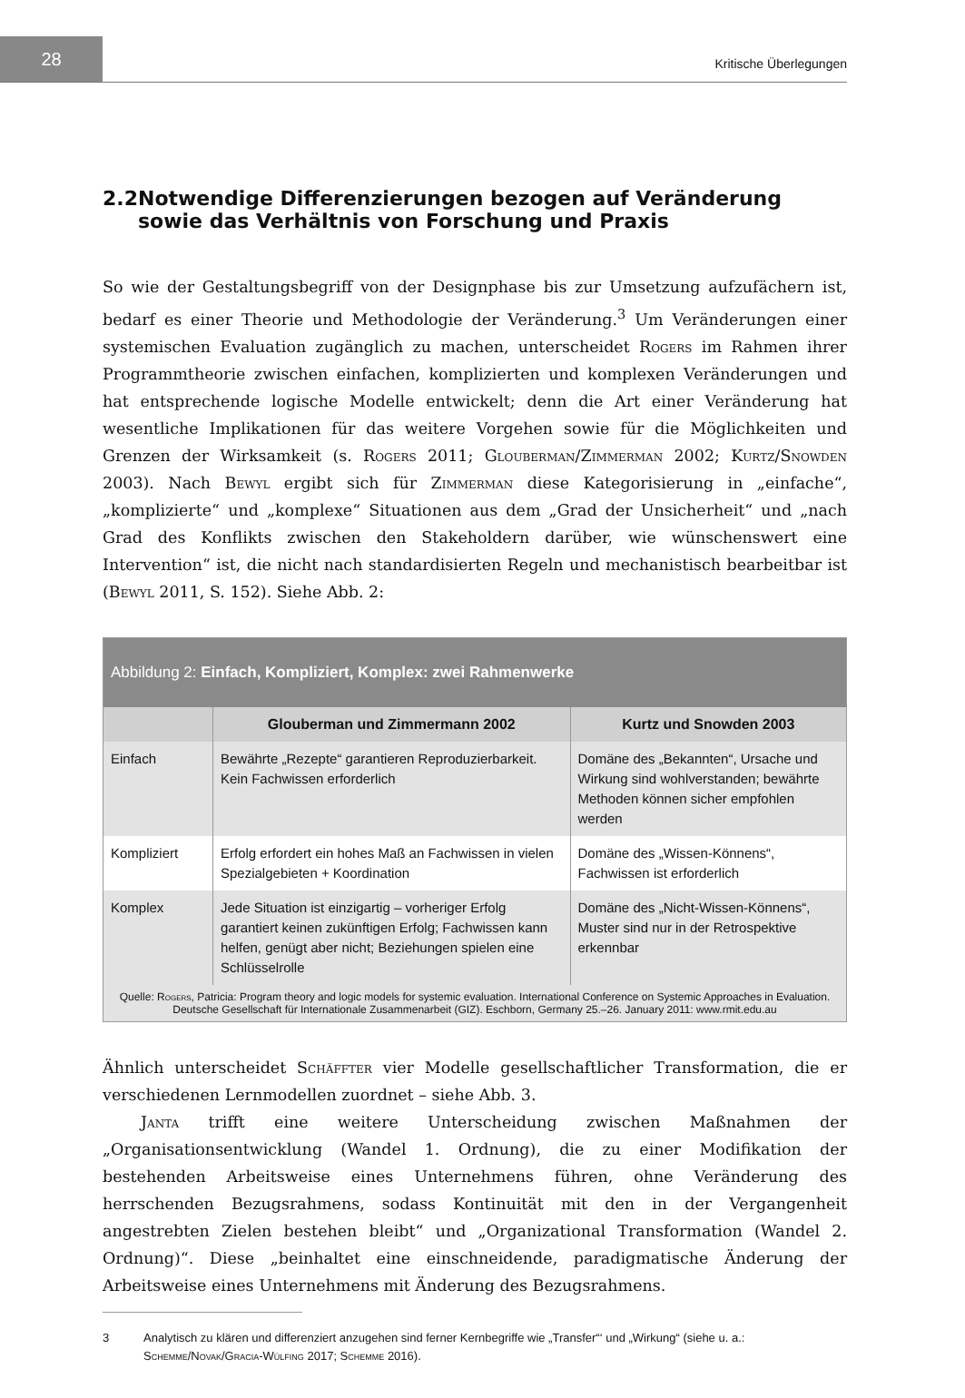28
Kritische Überlegungen
2.2 Notwendige Differenzierungen bezogen auf Veränderung sowie das Verhältnis von Forschung und Praxis
So wie der Gestaltungsbegriff von der Designphase bis zur Umsetzung aufzufächern ist, bedarf es einer Theorie und Methodologie der Veränderung.<sup>3</sup> Um Veränderungen einer systemischen Evaluation zugänglich zu machen, unterscheidet Rogers im Rahmen ihrer Programmtheorie zwischen einfachen, komplizierten und komplexen Veränderungen und hat entsprechende logische Modelle entwickelt; denn die Art einer Veränderung hat wesentliche Implikationen für das weitere Vorgehen sowie für die Möglichkeiten und Grenzen der Wirksamkeit (s. Rogers 2011; Glouberman/Zimmerman 2002; Kurtz/Snowden 2003). Nach Bewyl ergibt sich für Zimmerman diese Kategorisierung in „einfache“, „komplizierte“ und „komplexe“ Situationen aus dem „Grad der Unsicherheit“ und „nach Grad des Konflikts zwischen den Stakeholdern darüber, wie wünschenswert eine Intervention“ ist, die nicht nach standardisierten Regeln und mechanistisch bearbeitbar ist (Bewyl 2011, S. 152). Siehe Abb. 2:
Abbildung 2: Einfach, Kompliziert, Komplex: zwei Rahmenwerke
| | Glouberman und Zimmermann 2002 | Kurtz und Snowden 2003 |
| --- | --- | --- |
| Einfach | Bewährte „Rezepte“ garantieren Reproduzierbarkeit. Kein Fachwissen erforderlich | Domäne des „Bekannten“, Ursache und Wirkung sind wohlverstanden; bewährte Methoden können sicher empfohlen werden |
| Kompliziert | Erfolg erfordert ein hohes Maß an Fachwissen in vielen Spezialgebieten + Koordination | Domäne des „Wissen-Könnens“, Fachwissen ist erforderlich |
| Komplex | Jede Situation ist einzigartig – vorheriger Erfolg garantiert keinen zukünftigen Erfolg; Fachwissen kann helfen, genügt aber nicht; Beziehungen spielen eine Schlüsselrolle | Domäne des „Nicht-Wissen-Könnens“, Muster sind nur in der Retrospektive erkennbar |
Quelle: Rogers, Patricia: Program theory and logic models for systemic evaluation. International Conference on Systemic Approaches in Evaluation. Deutsche Gesellschaft für Internationale Zusammenarbeit (GIZ). Eschborn, Germany 25.–26. January 2011: www.rmit.edu.au
Ähnlich unterscheidet Schäffter vier Modelle gesellschaftlicher Transformation, die er verschiedenen Lernmodellen zuordnet – siehe Abb. 3.
Janta trifft eine weitere Unterscheidung zwischen Maßnahmen der „Organisationsentwicklung (Wandel 1. Ordnung), die zu einer Modifikation der bestehenden Arbeitsweise eines Unternehmens führen, ohne Veränderung des herrschenden Bezugsrahmens, sodass Kontinuität mit den in der Vergangenheit angestrebten Zielen bestehen bleibt“ und „Organizational Transformation (Wandel 2. Ordnung)“. Diese „beinhaltet eine einschneidende, paradigmatische Änderung der Arbeitsweise eines Unternehmens mit Änderung des Bezugsrahmens.
3 Analytisch zu klären und differenziert anzugehen sind ferner Kernbegriffe wie „Transfer“‘ und „Wirkung“ (siehe u. a.: Schemme/Novak/Gracia-Wülfing 2017; Schemme 2016).